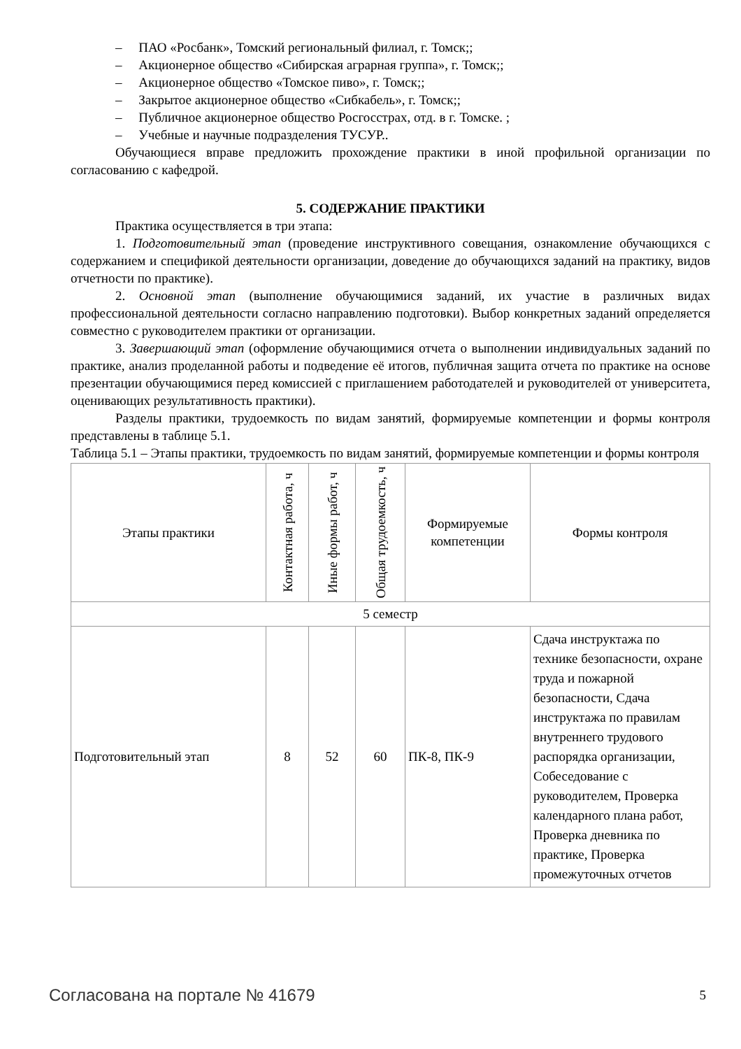– ПАО «Росбанк», Томский региональный филиал, г. Томск;;
– Акционерное общество «Сибирская аграрная группа», г. Томск;;
– Акционерное общество «Томское пиво», г. Томск;;
– Закрытое акционерное общество «Сибкабель», г. Томск;;
– Публичное акционерное общество Росгосстрах, отд. в г. Томске. ;
– Учебные и научные подразделения ТУСУР..
Обучающиеся вправе предложить прохождение практики в иной профильной организации по согласованию с кафедрой.
5. СОДЕРЖАНИЕ ПРАКТИКИ
Практика осуществляется в три этапа:
1. Подготовительный этап (проведение инструктивного совещания, ознакомление обучающихся с содержанием и спецификой деятельности организации, доведение до обучающихся заданий на практику, видов отчетности по практике).
2. Основной этап (выполнение обучающимися заданий, их участие в различных видах профессиональной деятельности согласно направлению подготовки). Выбор конкретных заданий определяется совместно с руководителем практики от организации.
3. Завершающий этап (оформление обучающимися отчета о выполнении индивидуальных заданий по практике, анализ проделанной работы и подведение её итогов, публичная защита отчета по практике на основе презентации обучающимися перед комиссией с приглашением работодателей и руководителей от университета, оценивающих результативность практики).
Разделы практики, трудоемкость по видам занятий, формируемые компетенции и формы контроля представлены в таблице 5.1.
Таблица 5.1 – Этапы практики, трудоемкость по видам занятий, формируемые компетенции и формы контроля
| Этапы практики | Контактная работа, ч | Иные формы работ, ч | Общая трудоемкость, ч | Формируемые компетенции | Формы контроля |
| --- | --- | --- | --- | --- | --- |
| 5 семестр | | | | | |
| Подготовительный этап | 8 | 52 | 60 | ПК-8, ПК-9 | Сдача инструктажа по технике безопасности, охране труда и пожарной безопасности, Сдача инструктажа по правилам внутреннего трудового распорядка организации, Собеседование с руководителем, Проверка календарного плана работ, Проверка дневника по практике, Проверка промежуточных отчетов |
Согласована на портале № 41679 5